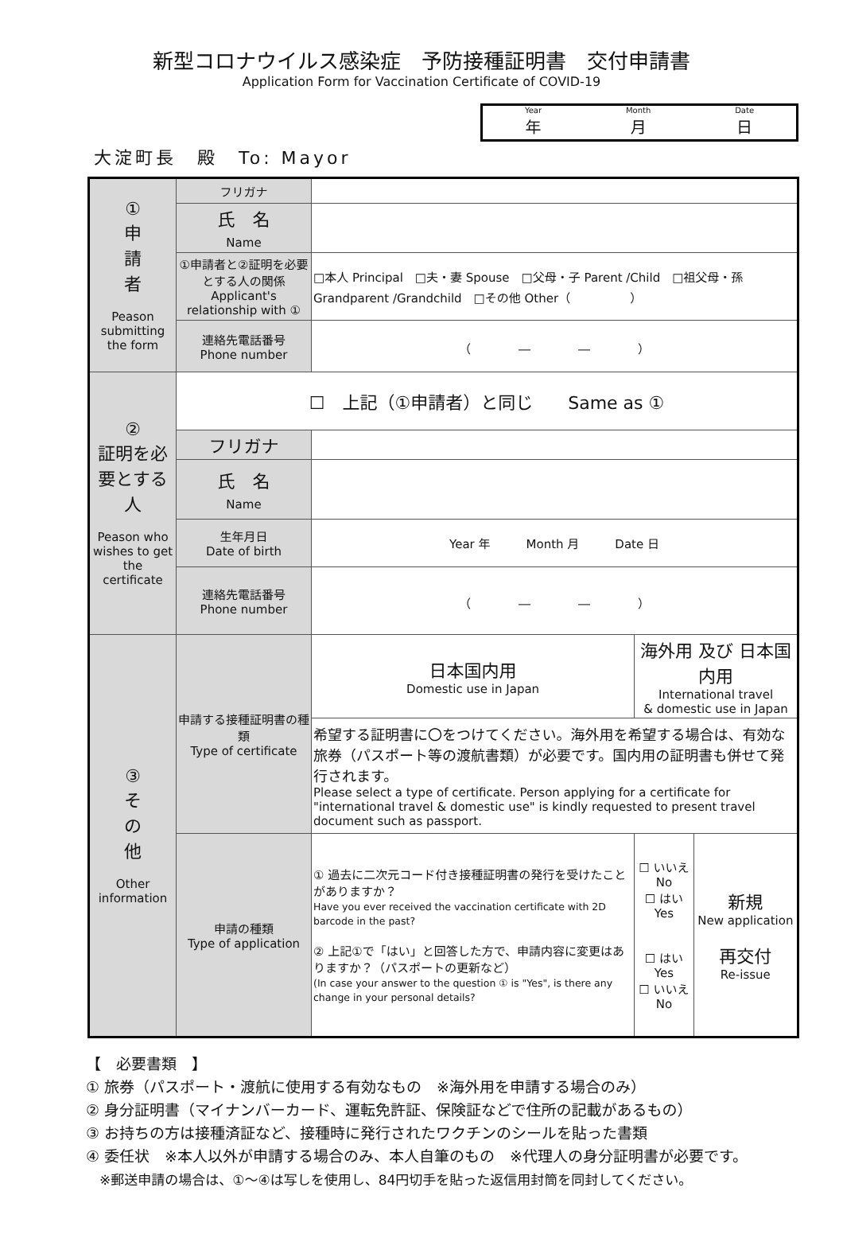新型コロナウイルス感染症　予防接種証明書　交付申請書
Application Form for Vaccination Certificate of COVID-19
Year
年
Month
月
Date
日
大淀町長　殿　To: Mayor
| ① 申 請 者 Peason submitting the form | フリガナ | | | |
| | 氏 名 Name | | | |
| | ①申請者と②証明を必要とする人の関係 Applicant's relationship with ① | □本人 Principal □夫・妻 Spouse □父母・子 Parent /Child □祖父母・孫 Grandparent /Grandchild □その他 Other（ ） | | |
| | 連絡先電話番号 Phone number | （ ― ― ） | | |
| ② 証明を必要とする人 Peason who wishes to get the certificate | ☐ 上記（①申請者）と同じ Same as ① | | | |
| | フリガナ | | | |
| | 氏 名 Name | | | |
| | 生年月日 Date of birth | Year 年 Month 月 Date 日 | | |
| | 連絡先電話番号 Phone number | （ ― ― ） | | |
| ③ そ の 他 Other information | 申請する接種証明書の種類 Type of certificate | 日本国内用 Domestic use in Japan | 海外用 及び 日本国内用 International travel & domestic use in Japan | |
| | | 希望する証明書に〇をつけてください。海外用を希望する場合は、有効な旅券（パスポート等の渡航書類）が必要です。国内用の証明書も併せて発行されます。 Please select a type of certificate. Person applying for a certificate for "international travel & domestic use" is kindly requested to present travel document such as passport. | | |
| | 申請の種類 Type of application | ① 過去に二次元コード付き接種証明書の発行を受けたことがありますか？ Have you ever received the vaccination certificate with 2D barcode in the past? ② 上記①で「はい」と回答した方で、申請内容に変更はありますか？（パスポートの更新など） (In case your answer to the question ① is "Yes", is there any change in your personal details? | ☐ いいえ No ☐ はい Yes ☐ はい Yes ☐ いいえ No | 新規 New application 再交付 Re-issue |
【　必要書類　】
① 旅券（パスポート・渡航に使用する有効なもの　※海外用を申請する場合のみ）
② 身分証明書（マイナンバーカード、運転免許証、保険証などで住所の記載があるもの）
③ お持ちの方は接種済証など、接種時に発行されたワクチンのシールを貼った書類
④ 委任状　※本人以外が申請する場合のみ、本人自筆のもの　※代理人の身分証明書が必要です。
　※郵送申請の場合は、①～④は写しを使用し、84円切手を貼った返信用封筒を同封してください。